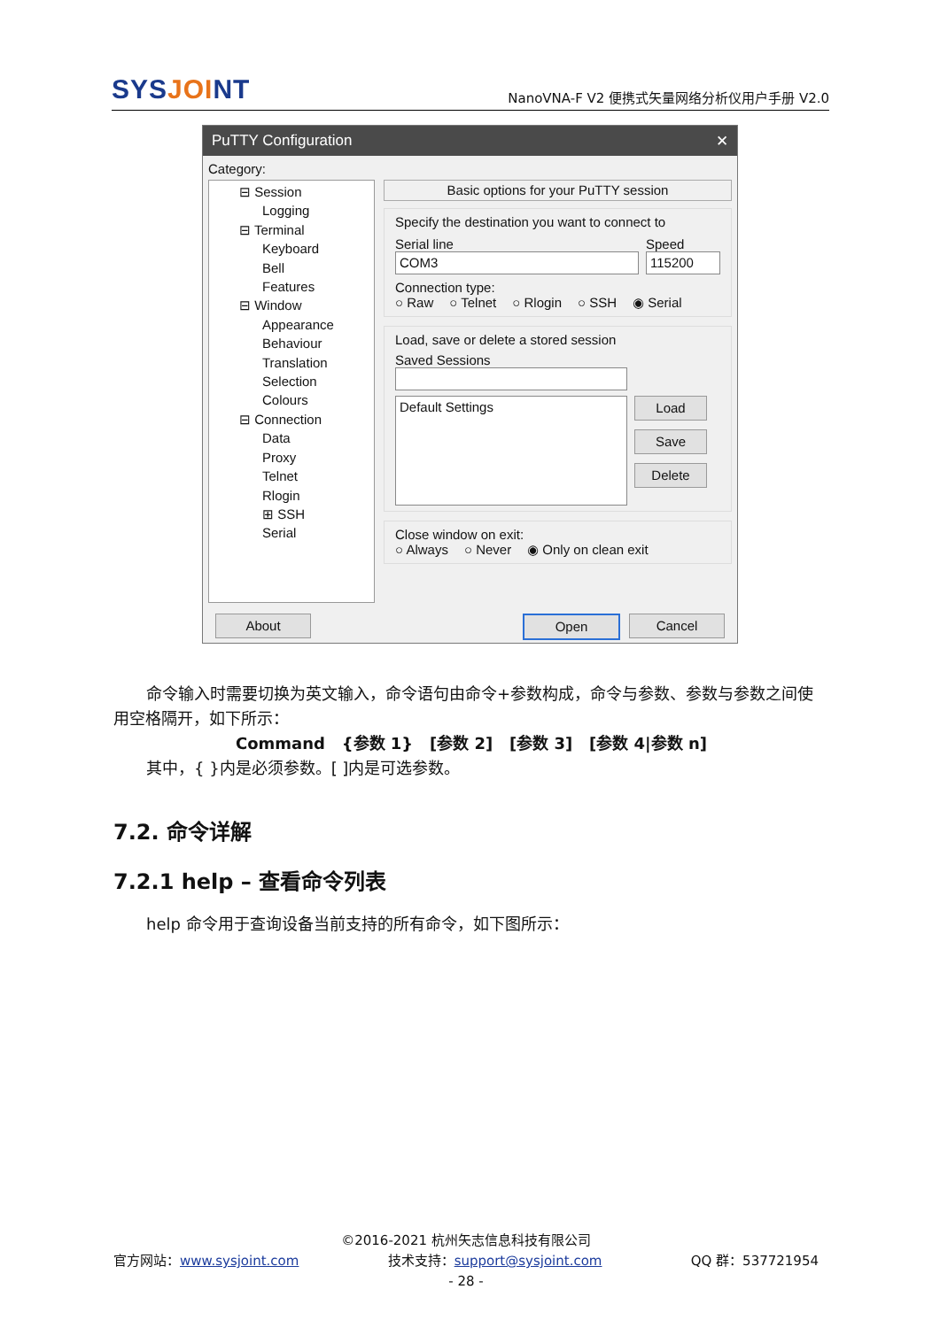SYSJOINT
NanoVNA-F V2 便携式矢量网络分析仪用户手册 V2.0
PuTTY Configuration ✕
Category:
⊟ Session
Logging
⊟ Terminal
Keyboard
Bell
Features
⊟ Window
Appearance
Behaviour
Translation
Selection
Colours
⊟ Connection
Data
Proxy
Telnet
Rlogin
⊞ SSH
Serial
Basic options for your PuTTY session
Specify the destination you want to connect to
Serial line Speed
COM3 115200
Connection type:
○ Raw ○ Telnet ○ Rlogin ○ SSH ◉ Serial
Load, save or delete a stored session
Saved Sessions
Default Settings
Load
Save
Delete
Close window on exit:
○ Always ○ Never ◉ Only on clean exit
About Open Cancel
命令输入时需要切换为英文输入，命令语句由命令+参数构成，命令与参数、参数与参数之间使用空格隔开，如下所示：
Command {参数 1} [参数 2] [参数 3] [参数 4|参数 n]
其中，{ }内是必须参数。[ ]内是可选参数。
7.2. 命令详解
7.2.1 help – 查看命令列表
help 命令用于查询设备当前支持的所有命令，如下图所示：
©2016-2021 杭州矢志信息科技有限公司
官方网站：www.sysjoint.com 技术支持：support@sysjoint.com QQ 群：537721954
- 28 -